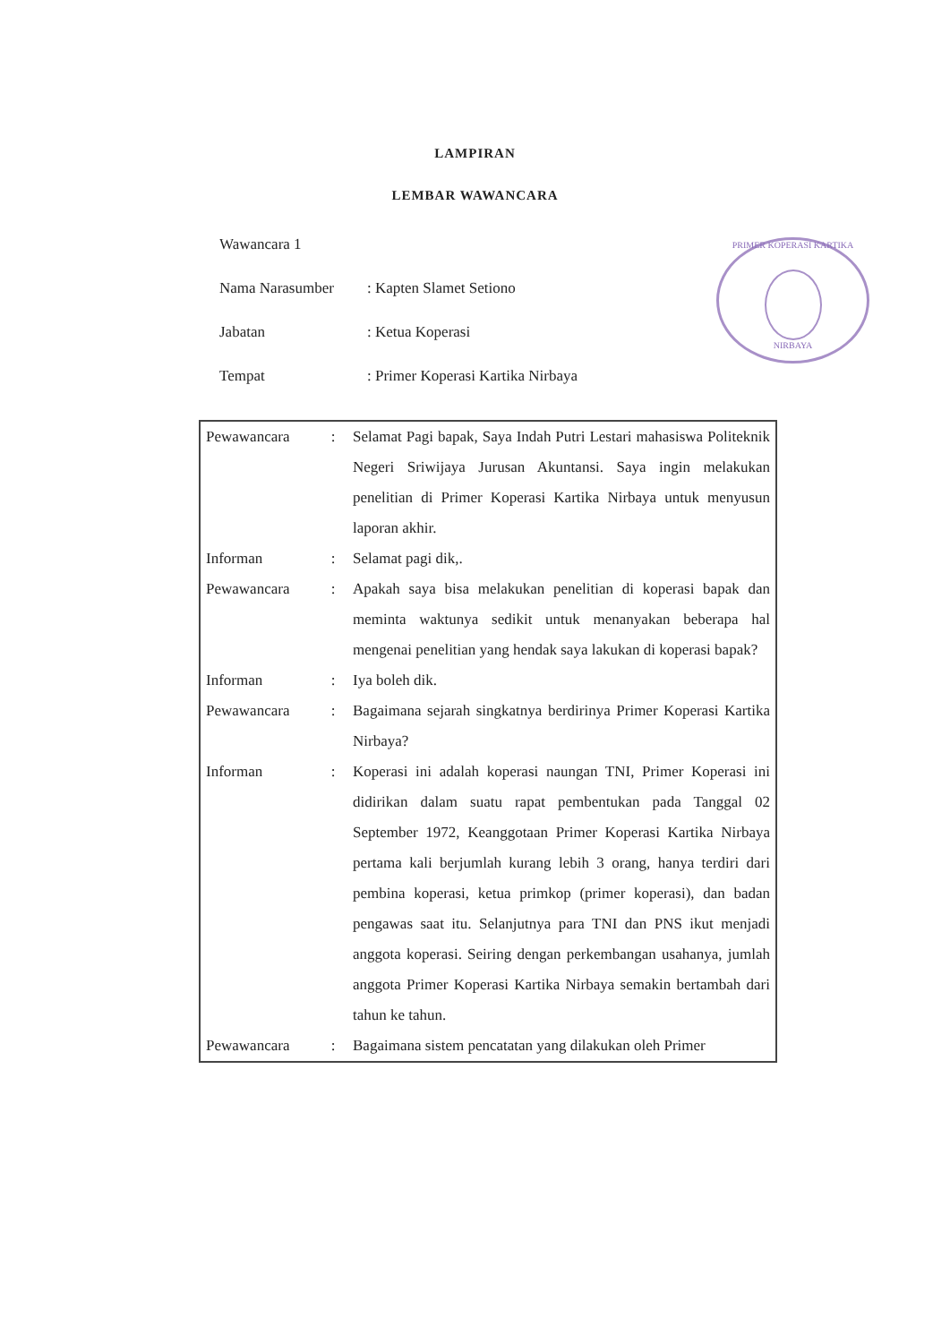LAMPIRAN
LEMBAR WAWANCARA
PRIMER KOPERASI KARTIKA
NIRBAYA
Wawancara 1
Nama Narasumber: Kapten Slamet Setiono
Jabatan: Ketua Koperasi
Tempat: Primer Koperasi Kartika Nirbaya
| Pewawancara | : | Selamat Pagi bapak, Saya Indah Putri Lestari mahasiswa Politeknik Negeri Sriwijaya Jurusan Akuntansi. Saya ingin melakukan penelitian di Primer Koperasi Kartika Nirbaya untuk menyusun laporan akhir. |
| Informan | : | Selamat pagi dik,. |
| Pewawancara | : | Apakah saya bisa melakukan penelitian di koperasi bapak dan meminta waktunya sedikit untuk menanyakan beberapa hal mengenai penelitian yang hendak saya lakukan di koperasi bapak? |
| Informan | : | Iya boleh dik. |
| Pewawancara | : | Bagaimana sejarah singkatnya berdirinya Primer Koperasi Kartika Nirbaya? |
| Informan | : | Koperasi ini adalah koperasi naungan TNI, Primer Koperasi ini didirikan dalam suatu rapat pembentukan pada Tanggal 02 September 1972, Keanggotaan Primer Koperasi Kartika Nirbaya pertama kali berjumlah kurang lebih 3 orang, hanya terdiri dari pembina koperasi, ketua primkop (primer koperasi), dan badan pengawas saat itu. Selanjutnya para TNI dan PNS ikut menjadi anggota koperasi. Seiring dengan perkembangan usahanya, jumlah anggota Primer Koperasi Kartika Nirbaya semakin bertambah dari tahun ke tahun. |
| Pewawancara | : | Bagaimana sistem pencatatan yang dilakukan oleh Primer |